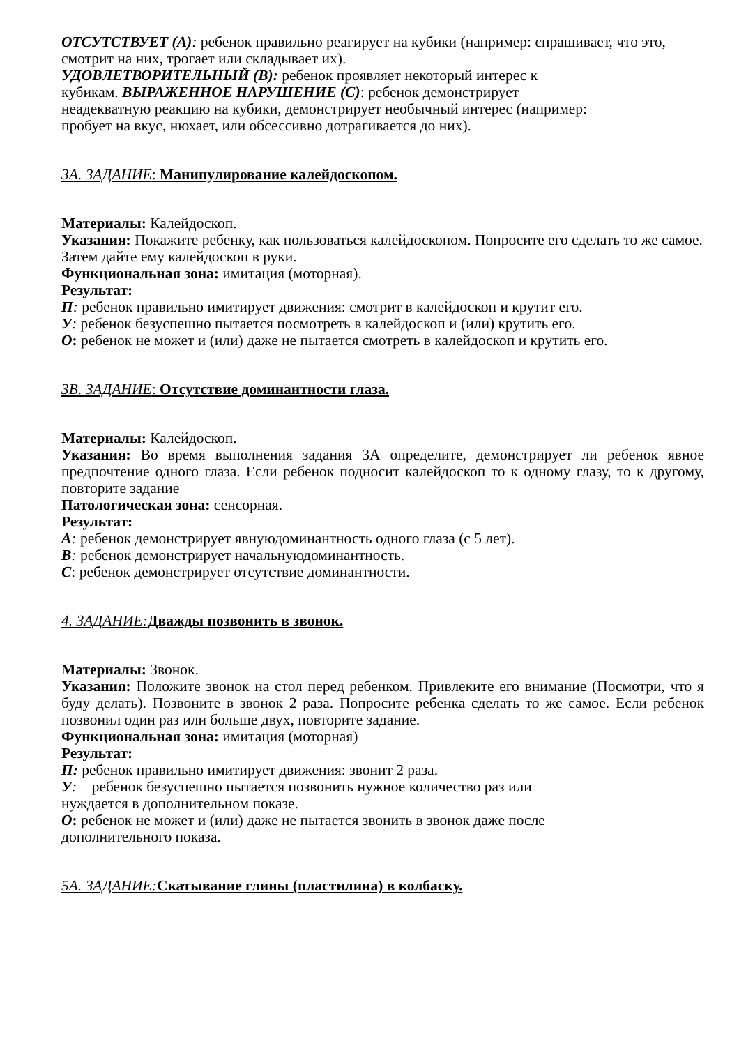ОТСУТСТВУЕТ (А): ребенок правильно реагирует на кубики (например: спрашивает, что это, смотрит на них, трогает или складывает их).
УДОВЛЕТВОРИТЕЛЬНЫЙ (В): ребенок проявляет некоторый интерес к
кубикам. ВЫРАЖЕННОЕ НАРУШЕНИЕ (С): ребенок демонстрирует
неадекватную реакцию на кубики, демонстрирует необычный интерес (например:
пробует на вкус, нюхает, или обсессивно дотрагивается до них).
3А. ЗАДАНИЕ: Манипулирование калейдоскопом.
Материалы: Калейдоскоп.
Указания: Покажите ребенку, как пользоваться калейдоскопом. Попросите его сделать то же самое. Затем дайте ему калейдоскоп в руки.
Функциональная зона: имитация (моторная).
Результат:
П: ребенок правильно имитирует движения: смотрит в калейдоскоп и крутит его.
У: ребенок безуспешно пытается посмотреть в калейдоскоп и (или) крутить его.
О: ребенок не может и (или) даже не пытается смотреть в калейдоскоп и крутить его.
3В. ЗАДАНИЕ: Отсутствие доминантности глаза.
Материалы: Калейдоскоп.
Указания: Во время выполнения задания 3А определите, демонстрирует ли ребенок явное предпочтение одного глаза. Если ребенок подносит калейдоскоп то к одному глазу, то к другому, повторите задание
Патологическая зона: сенсорная.
Результат:
А: ребенок демонстрирует явнуюдоминантность одного глаза (с 5 лет).
В: ребенок демонстрирует начальнуюдоминантность.
С: ребенок демонстрирует отсутствие доминантности.
4. ЗАДАНИЕ: Дважды позвонить в звонок.
Материалы: Звонок.
Указания: Положите звонок на стол перед ребенком. Привлеките его внимание (Посмотри, что я буду делать). Позвоните в звонок 2 раза. Попросите ребенка сделать то же самое. Если ребенок позвонил один раз или больше двух, повторите задание.
Функциональная зона: имитация (моторная)
Результат:
П: ребенок правильно имитирует движения: звонит 2 раза.
У: ребенок безуспешно пытается позвонить нужное количество раз или
нуждается в дополнительном показе.
О: ребенок не может и (или) даже не пытается звонить в звонок даже после
дополнительного показа.
5А. ЗАДАНИЕ: Скатывание глины (пластилина) в колбаску.